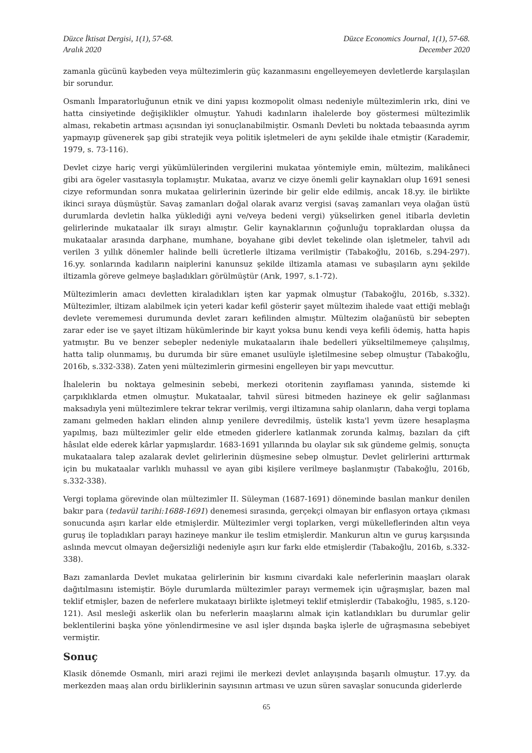Düzce İktisat Dergisi, 1(1), 57-68.
Aralık 2020
Düzce Economics Journal, 1(1), 57-68.
December 2020
zamanla gücünü kaybeden veya mültezimlerin güç kazanmasını engelleyemeyen devletlerde karşılaşılan bir sorundur.
Osmanlı İmparatorluğunun etnik ve dini yapısı kozmopolit olması nedeniyle mültezimlerin ırkı, dini ve hatta cinsiyetinde değişiklikler olmuştur. Yahudi kadınların ihalelerde boy göstermesi mültezimlik alması, rekabetin artması açısından iyi sonuçlanabilmiştir. Osmanlı Devleti bu noktada tebaasında ayrım yapmayıp güvenerek şap gibi stratejik veya politik işletmeleri de aynı şekilde ihale etmiştir (Karademir, 1979, s. 73-116).
Devlet cizye hariç vergi yükümlülerinden vergilerini mukataa yöntemiyle emin, mültezim, malikâneci gibi ara ögeler vasıtasıyla toplamıştır. Mukataa, avarız ve cizye önemli gelir kaynakları olup 1691 senesi cizye reformundan sonra mukataa gelirlerinin üzerinde bir gelir elde edilmiş, ancak 18.yy. ile birlikte ikinci sıraya düşmüştür. Savaş zamanları doğal olarak avarız vergisi (savaş zamanları veya olağan üstü durumlarda devletin halka yüklediği ayni ve/veya bedeni vergi) yükselirken genel itibarla devletin gelirlerinde mukataalar ilk sırayı almıştır. Gelir kaynaklarının çoğunluğu topraklardan oluşsa da mukataalar arasında darphane, mumhane, boyahane gibi devlet tekelinde olan işletmeler, tahvil adı verilen 3 yıllık dönemler halinde belli ücretlerle iltizama verilmiştir (Tabakoğlu, 2016b, s.294-297). 16.yy. sonlarında kadıların naiplerini kanunsuz şekilde iltizamla ataması ve subaşıların aynı şekilde iltizamla göreve gelmeye başladıkları görülmüştür (Arık, 1997, s.1-72).
Mültezimlerin amacı devletten kiraladıkları işten kar yapmak olmuştur (Tabakoğlu, 2016b, s.332). Mültezimler, iltizam alabilmek için yeteri kadar kefil gösterir şayet mültezim ihalede vaat ettiği meblağı devlete verememesi durumunda devlet zararı kefilinden almıştır. Mültezim olağanüstü bir sebepten zarar eder ise ve şayet iltizam hükümlerinde bir kayıt yoksa bunu kendi veya kefili ödemiş, hatta hapis yatmıştır. Bu ve benzer sebepler nedeniyle mukataaların ihale bedelleri yükseltilmemeye çalışılmış, hatta talip olunmamış, bu durumda bir süre emanet usulüyle işletilmesine sebep olmuştur (Tabakoğlu, 2016b, s.332-338). Zaten yeni mültezimlerin girmesini engelleyen bir yapı mevcuttur.
İhalelerin bu noktaya gelmesinin sebebi, merkezi otoritenin zayıflaması yanında, sistemde ki çarpıklıklarda etmen olmuştur. Mukataalar, tahvil süresi bitmeden hazineye ek gelir sağlanması maksadıyla yeni mültezimlere tekrar tekrar verilmiş, vergi iltizamına sahip olanların, daha vergi toplama zamanı gelmeden hakları elinden alınıp yenilere devredilmiş, üstelik kısta'l yevm üzere hesaplaşma yapılmış, bazı mültezimler gelir elde etmeden giderlere katlanmak zorunda kalmış, bazıları da çift hâsılat elde ederek kârlar yapmışlardır. 1683-1691 yıllarında bu olaylar sık sık gündeme gelmiş, sonuçta mukataalara talep azalarak devlet gelirlerinin düşmesine sebep olmuştur. Devlet gelirlerini arttırmak için bu mukataalar varlıklı muhassıl ve ayan gibi kişilere verilmeye başlanmıştır (Tabakoğlu, 2016b, s.332-338).
Vergi toplama görevinde olan mültezimler II. Süleyman (1687-1691) döneminde basılan mankur denilen bakır para (tedavül tarihi:1688-1691) denemesi sırasında, gerçekçi olmayan bir enflasyon ortaya çıkması sonucunda aşırı karlar elde etmişlerdir. Mültezimler vergi toplarken, vergi mükelleflerinden altın veya guruş ile topladıkları parayı hazineye mankur ile teslim etmişlerdir. Mankurun altın ve guruş karşısında aslında mevcut olmayan değersizliği nedeniyle aşırı kur farkı elde etmişlerdir (Tabakoğlu, 2016b, s.332-338).
Bazı zamanlarda Devlet mukataa gelirlerinin bir kısmını civardaki kale neferlerinin maaşları olarak dağıtılmasını istemiştir. Böyle durumlarda mültezimler parayı vermemek için uğraşmışlar, bazen mal teklif etmişler, bazen de neferlere mukataayı birlikte işletmeyi teklif etmişlerdir (Tabakoğlu, 1985, s.120-121). Asıl mesleği askerlik olan bu neferlerin maaşlarını almak için katlandıkları bu durumlar gelir beklentilerini başka yöne yönlendirmesine ve asıl işler dışında başka işlerle de uğraşmasına sebebiyet vermiştir.
Sonuç
Klasik dönemde Osmanlı, miri arazi rejimi ile merkezi devlet anlayışında başarılı olmuştur. 17.yy. da merkezden maaş alan ordu birliklerinin sayısının artması ve uzun süren savaşlar sonucunda giderlerde
65